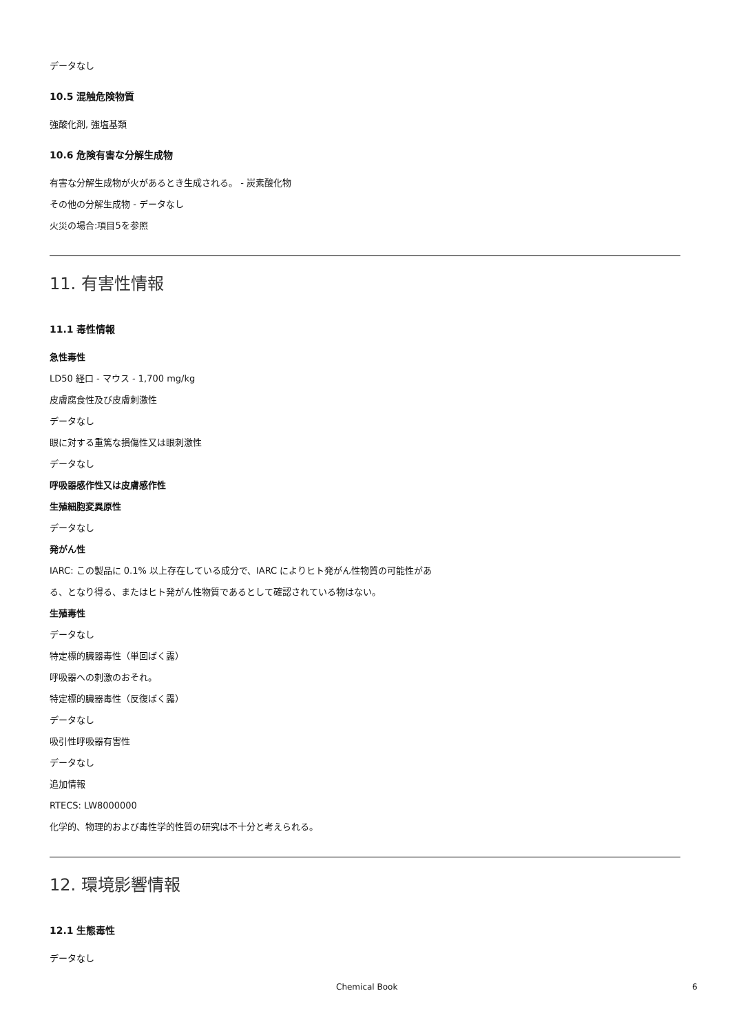データなし
10.5 混触危険物質
強酸化剤, 強塩基類
10.6 危険有害な分解生成物
有害な分解生成物が火があるとき生成される。 - 炭素酸化物
その他の分解生成物 - データなし
火災の場合:項目5を参照
11. 有害性情報
11.1 毒性情報
急性毒性
LD50 経口 - マウス - 1,700 mg/kg
皮膚腐食性及び皮膚刺激性
データなし
眼に対する重篤な損傷性又は眼刺激性
データなし
呼吸器感作性又は皮膚感作性
生殖細胞変異原性
データなし
発がん性
IARC: この製品に 0.1% 以上存在している成分で、IARC によりヒト発がん性物質の可能性があ
る、となり得る、またはヒト発がん性物質であるとして確認されている物はない。
生殖毒性
データなし
特定標的臓器毒性（単回ばく露）
呼吸器への刺激のおそれ。
特定標的臓器毒性（反復ばく露）
データなし
吸引性呼吸器有害性
データなし
追加情報
RTECS: LW8000000
化学的、物理的および毒性学的性質の研究は不十分と考えられる。
12. 環境影響情報
12.1 生態毒性
データなし
Chemical Book 6